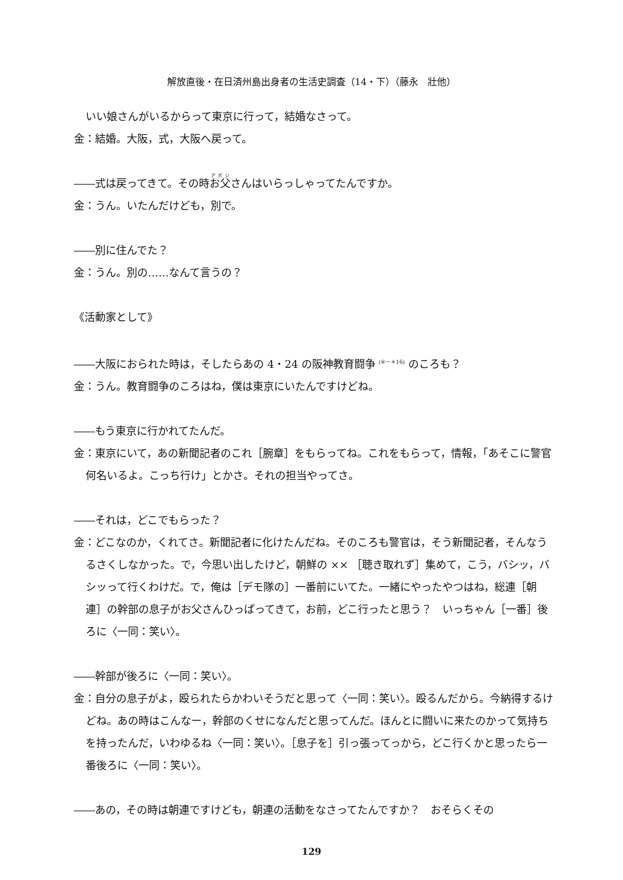解放直後・在日済州島出身者の生活史調査（14・下）（藤永　壯他）
いい娘さんがいるからって東京に行って，結婚なさって。
金：結婚。大阪，式，大阪へ戻って。
――式は戻ってきて。その時お父さんはいらっしゃってたんですか。
金：うん。いたんだけども，別で。
――別に住んでた？
金：うん。別の……なんて言うの？
《活動家として》
――大阪におられた時は，そしたらあの 4・24 の阪神教育闘争 <sup>(⑥－＊16)</sup> のころも？
金：うん。教育闘争のころはね，僕は東京にいたんですけどね。
――もう東京に行かれてたんだ。
金：東京にいて，あの新聞記者のこれ［腕章］をもらってね。これをもらって，情報，「あそこに警官何名いるよ。こっち行け」とかさ。それの担当やってさ。
――それは，どこでもらった？
金：どこなのか，くれてさ。新聞記者に化けたんだね。そのころも警官は，そう新聞記者，そんなうるさくしなかった。で，今思い出したけど，朝鮮の ×× ［聴き取れず］集めて，こう，バシッ，バシッって行くわけだ。で，俺は［デモ隊の］一番前にいてた。一緒にやったやつはね，総連［朝連］の幹部の息子がお父さんひっぱってきて，お前，どこ行ったと思う？　いっちゃん［一番］後ろに〈一同：笑い〉。
――幹部が後ろに〈一同：笑い〉。
金：自分の息子がよ，殴られたらかわいそうだと思って〈一同：笑い〉。殴るんだから。今納得するけどね。あの時はこんなー，幹部のくせになんだと思ってんだ。ほんとに闘いに来たのかって気持ちを持ったんだ，いわゆるね〈一同：笑い〉。［息子を］引っ張ってっから，どこ行くかと思ったら一番後ろに〈一同：笑い〉。
――あの，その時は朝連ですけども，朝連の活動をなさってたんですか？　おそらくその
129